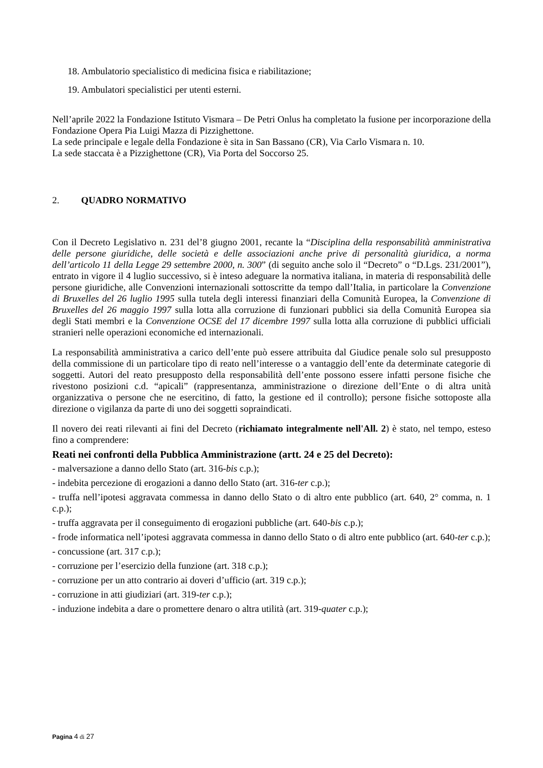18. Ambulatorio specialistico di medicina fisica e riabilitazione;
19. Ambulatori specialistici per utenti esterni.
Nell’aprile 2022 la Fondazione Istituto Vismara – De Petri Onlus ha completato la fusione per incorporazione della Fondazione Opera Pia Luigi Mazza di Pizzighettone.
La sede principale e legale della Fondazione è sita in San Bassano (CR), Via Carlo Vismara n. 10.
La sede staccata è a Pizzighettone (CR), Via Porta del Soccorso 25.
2. QUADRO NORMATIVO
Con il Decreto Legislativo n. 231 del’8 giugno 2001, recante la “Disciplina della responsabilità amministrativa delle persone giuridiche, delle società e delle associazioni anche prive di personalità giuridica, a norma dell’articolo 11 della Legge 29 settembre 2000, n. 300” (di seguito anche solo il “Decreto” o “D.Lgs. 231/2001”), entrato in vigore il 4 luglio successivo, si è inteso adeguare la normativa italiana, in materia di responsabilità delle persone giuridiche, alle Convenzioni internazionali sottoscritte da tempo dall’Italia, in particolare la Convenzione di Bruxelles del 26 luglio 1995 sulla tutela degli interessi finanziari della Comunità Europea, la Convenzione di Bruxelles del 26 maggio 1997 sulla lotta alla corruzione di funzionari pubblici sia della Comunità Europea sia degli Stati membri e la Convenzione OCSE del 17 dicembre 1997 sulla lotta alla corruzione di pubblici ufficiali stranieri nelle operazioni economiche ed internazionali.
La responsabilità amministrativa a carico dell’ente può essere attribuita dal Giudice penale solo sul presupposto della commissione di un particolare tipo di reato nell’interesse o a vantaggio dell’ente da determinate categorie di soggetti. Autori del reato presupposto della responsabilità dell’ente possono essere infatti persone fisiche che rivestono posizioni c.d. “apicali” (rappresentanza, amministrazione o direzione dell’Ente o di altra unità organizzativa o persone che ne esercitino, di fatto, la gestione ed il controllo); persone fisiche sottoposte alla direzione o vigilanza da parte di uno dei soggetti sopraindicati.
Il novero dei reati rilevanti ai fini del Decreto (richiamato integralmente nell'All. 2) è stato, nel tempo, esteso fino a comprendere:
Reati nei confronti della Pubblica Amministrazione (artt. 24 e 25 del Decreto):
- malversazione a danno dello Stato (art. 316-bis c.p.);
- indebita percezione di erogazioni a danno dello Stato (art. 316-ter c.p.);
- truffa nell’ipotesi aggravata commessa in danno dello Stato o di altro ente pubblico (art. 640, 2° comma, n. 1 c.p.);
- truffa aggravata per il conseguimento di erogazioni pubbliche (art. 640-bis c.p.);
- frode informatica nell’ipotesi aggravata commessa in danno dello Stato o di altro ente pubblico (art. 640-ter c.p.);
- concussione (art. 317 c.p.);
- corruzione per l’esercizio della funzione (art. 318 c.p.);
- corruzione per un atto contrario ai doveri d’ufficio (art. 319 c.p.);
- corruzione in atti giudiziari (art. 319-ter c.p.);
- induzione indebita a dare o promettere denaro o altra utilità (art. 319-quater c.p.);
Pagina 4 di 27